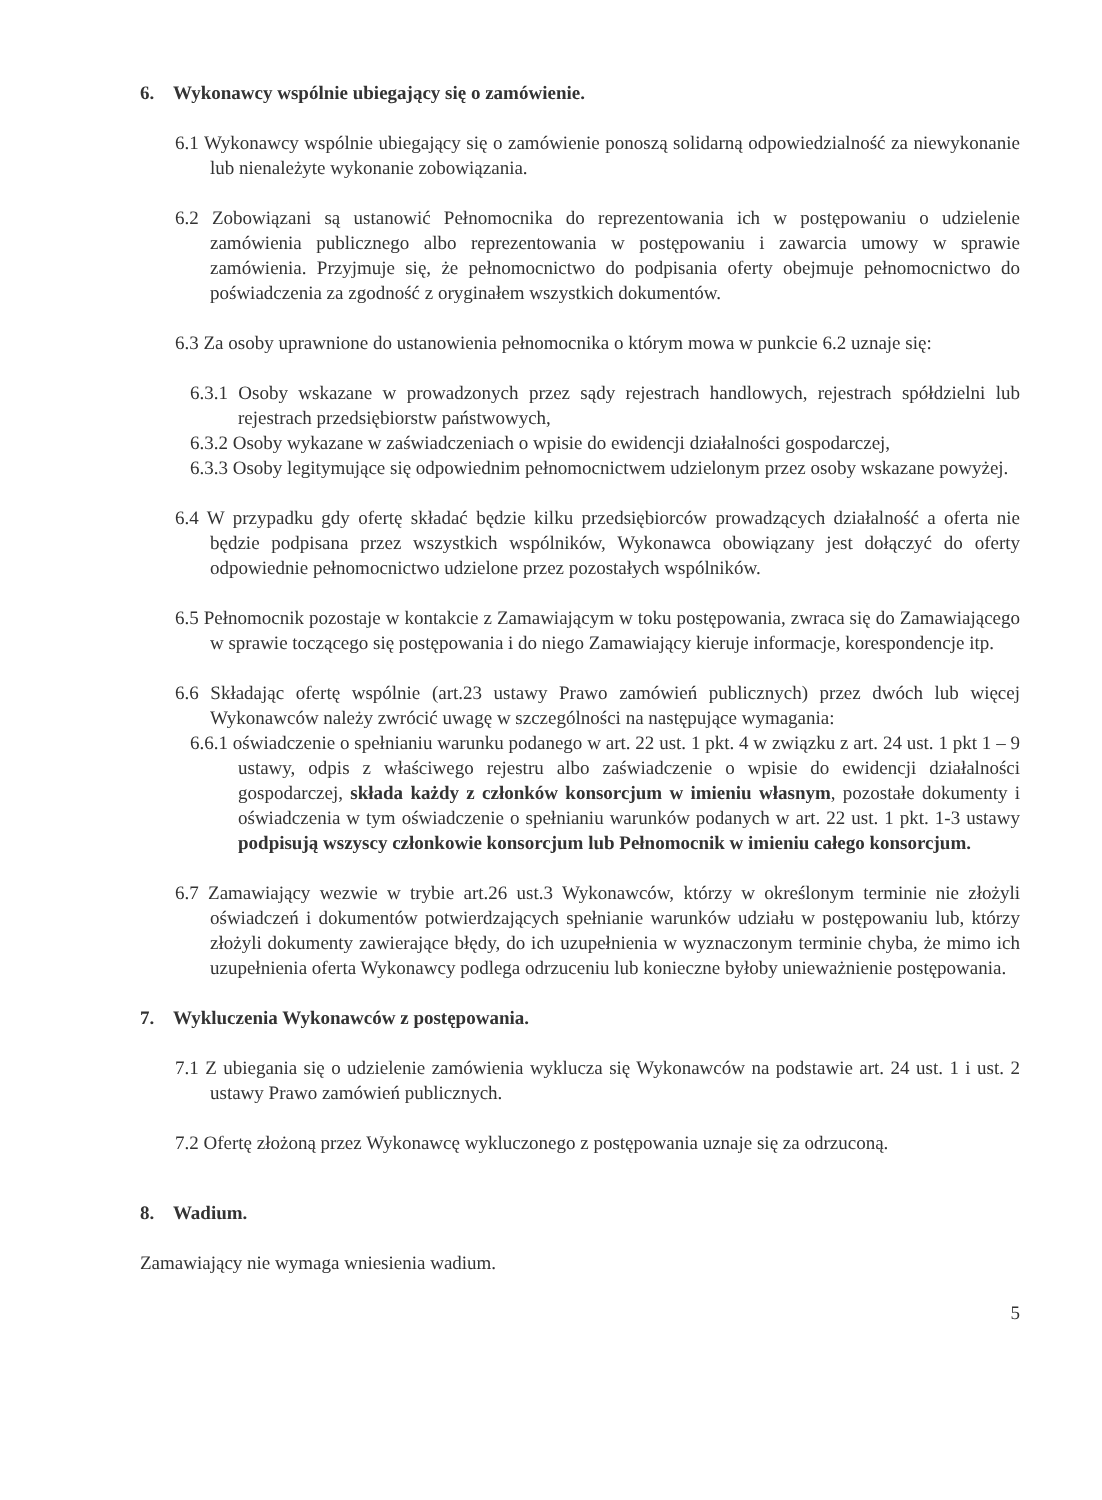6. Wykonawcy wspólnie ubiegający się o zamówienie.
6.1 Wykonawcy wspólnie ubiegający się o zamówienie ponoszą solidarną odpowiedzialność za niewykonanie lub nienależyte wykonanie zobowiązania.
6.2 Zobowiązani są ustanowić Pełnomocnika do reprezentowania ich w postępowaniu o udzielenie zamówienia publicznego albo reprezentowania w postępowaniu i zawarcia umowy w sprawie zamówienia. Przyjmuje się, że pełnomocnictwo do podpisania oferty obejmuje pełnomocnictwo do poświadczenia za zgodność z oryginałem wszystkich dokumentów.
6.3 Za osoby uprawnione do ustanowienia pełnomocnika o którym mowa w punkcie 6.2 uznaje się:
6.3.1 Osoby wskazane w prowadzonych przez sądy rejestrach handlowych, rejestrach spółdzielni lub rejestrach przedsiębiorstw państwowych,
6.3.2 Osoby wykazane w zaświadczeniach o wpisie do ewidencji działalności gospodarczej,
6.3.3 Osoby legitymujące się odpowiednim pełnomocnictwem udzielonym przez osoby wskazane powyżej.
6.4 W przypadku gdy ofertę składać będzie kilku przedsiębiorców prowadzących działalność a oferta nie będzie podpisana przez wszystkich wspólników, Wykonawca obowiązany jest dołączyć do oferty odpowiednie pełnomocnictwo udzielone przez pozostałych wspólników.
6.5 Pełnomocnik pozostaje w kontakcie z Zamawiającym w toku postępowania, zwraca się do Zamawiającego w sprawie toczącego się postępowania i do niego Zamawiający kieruje informacje, korespondencje itp.
6.6 Składając ofertę wspólnie (art.23 ustawy Prawo zamówień publicznych) przez dwóch lub więcej Wykonawców należy zwrócić uwagę w szczególności na następujące wymagania:
6.6.1 oświadczenie o spełnianiu warunku podanego w art. 22 ust. 1 pkt. 4 w związku z art. 24 ust. 1 pkt 1 – 9 ustawy, odpis z właściwego rejestru albo zaświadczenie o wpisie do ewidencji działalności gospodarczej, składa każdy z członków konsorcjum w imieniu własnym, pozostałe dokumenty i oświadczenia w tym oświadczenie o spełnianiu warunków podanych w art. 22 ust. 1 pkt. 1-3 ustawy podpisują wszyscy członkowie konsorcjum lub Pełnomocnik w imieniu całego konsorcjum.
6.7 Zamawiający wezwie w trybie art.26 ust.3 Wykonawców, którzy w określonym terminie nie złożyli oświadczeń i dokumentów potwierdzających spełnianie warunków udziału w postępowaniu lub, którzy złożyli dokumenty zawierające błędy, do ich uzupełnienia w wyznaczonym terminie chyba, że mimo ich uzupełnienia oferta Wykonawcy podlega odrzuceniu lub konieczne byłoby unieważnienie postępowania.
7. Wykluczenia Wykonawców z postępowania.
7.1 Z ubiegania się o udzielenie zamówienia wyklucza się Wykonawców na podstawie art. 24 ust. 1 i ust. 2 ustawy Prawo zamówień publicznych.
7.2 Ofertę złożoną przez Wykonawcę wykluczonego z postępowania uznaje się za odrzuconą.
8. Wadium.
Zamawiający nie wymaga wniesienia wadium.
5